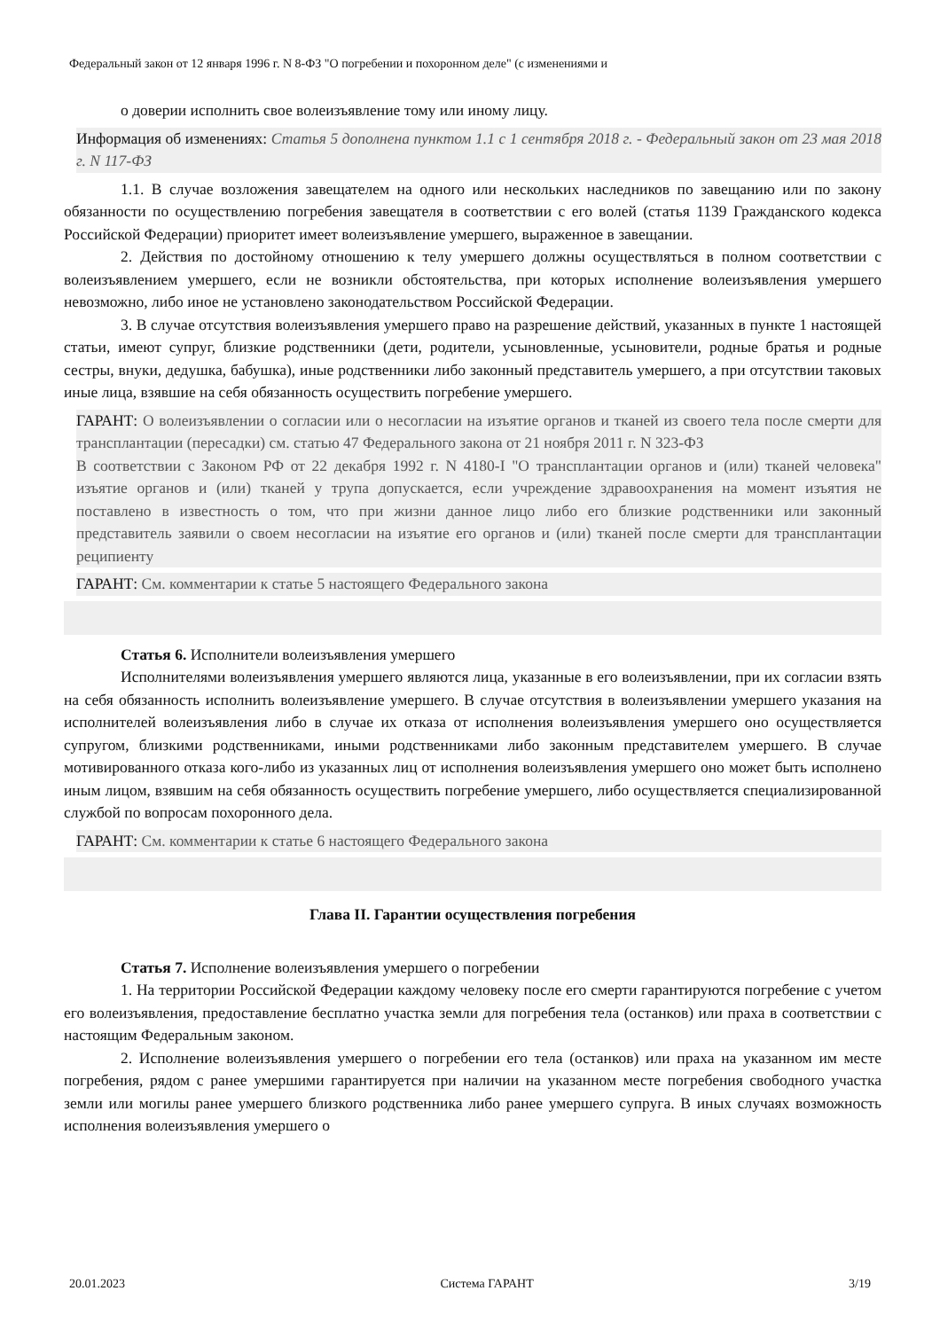Федеральный закон от 12 января 1996 г. N 8-ФЗ "О погребении и похоронном деле" (с изменениями и
о доверии исполнить свое волеизъявление тому или иному лицу.
Информация об изменениях: Статья 5 дополнена пунктом 1.1 с 1 сентября 2018 г. - Федеральный закон от 23 мая 2018 г. N 117-ФЗ
1.1. В случае возложения завещателем на одного или нескольких наследников по завещанию или по закону обязанности по осуществлению погребения завещателя в соответствии с его волей (статья 1139 Гражданского кодекса Российской Федерации) приоритет имеет волеизъявление умершего, выраженное в завещании.
2. Действия по достойному отношению к телу умершего должны осуществляться в полном соответствии с волеизъявлением умершего, если не возникли обстоятельства, при которых исполнение волеизъявления умершего невозможно, либо иное не установлено законодательством Российской Федерации.
3. В случае отсутствия волеизъявления умершего право на разрешение действий, указанных в пункте 1 настоящей статьи, имеют супруг, близкие родственники (дети, родители, усыновленные, усыновители, родные братья и родные сестры, внуки, дедушка, бабушка), иные родственники либо законный представитель умершего, а при отсутствии таковых иные лица, взявшие на себя обязанность осуществить погребение умершего.
ГАРАНТ: О волеизъявлении о согласии или о несогласии на изъятие органов и тканей из своего тела после смерти для трансплантации (пересадки) см. статью 47 Федерального закона от 21 ноября 2011 г. N 323-ФЗ
В соответствии с Законом РФ от 22 декабря 1992 г. N 4180-I "О трансплантации органов и (или) тканей человека" изъятие органов и (или) тканей у трупа допускается, если учреждение здравоохранения на момент изъятия не поставлено в известность о том, что при жизни данное лицо либо его близкие родственники или законный представитель заявили о своем несогласии на изъятие его органов и (или) тканей после смерти для трансплантации реципиенту
ГАРАНТ: См. комментарии к статье 5 настоящего Федерального закона
Статья 6. Исполнители волеизъявления умершего
Исполнителями волеизъявления умершего являются лица, указанные в его волеизъявлении, при их согласии взять на себя обязанность исполнить волеизъявление умершего. В случае отсутствия в волеизъявлении умершего указания на исполнителей волеизъявления либо в случае их отказа от исполнения волеизъявления умершего оно осуществляется супругом, близкими родственниками, иными родственниками либо законным представителем умершего. В случае мотивированного отказа кого-либо из указанных лиц от исполнения волеизъявления умершего оно может быть исполнено иным лицом, взявшим на себя обязанность осуществить погребение умершего, либо осуществляется специализированной службой по вопросам похоронного дела.
ГАРАНТ: См. комментарии к статье 6 настоящего Федерального закона
Глава II. Гарантии осуществления погребения
Статья 7. Исполнение волеизъявления умершего о погребении
1. На территории Российской Федерации каждому человеку после его смерти гарантируются погребение с учетом его волеизъявления, предоставление бесплатно участка земли для погребения тела (останков) или праха в соответствии с настоящим Федеральным законом.
2. Исполнение волеизъявления умершего о погребении его тела (останков) или праха на указанном им месте погребения, рядом с ранее умершими гарантируется при наличии на указанном месте погребения свободного участка земли или могилы ранее умершего близкого родственника либо ранее умершего супруга. В иных случаях возможность исполнения волеизъявления умершего о
20.01.2023 Система ГАРАНТ 3/19